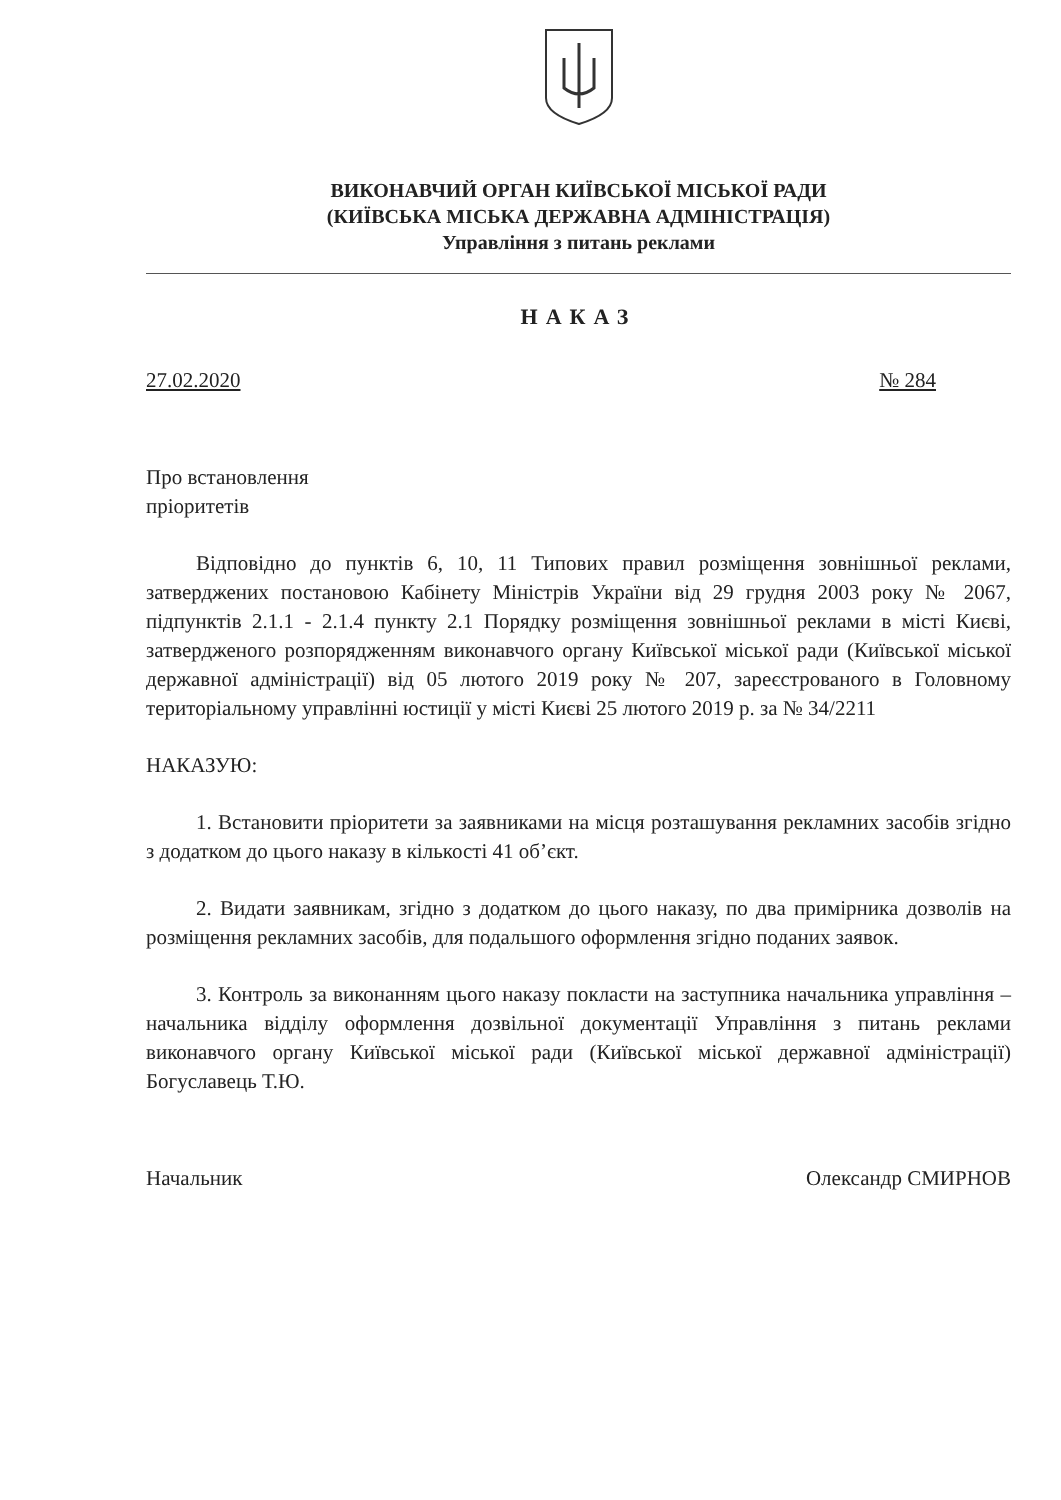ВИКОНАВЧИЙ ОРГАН КИЇВСЬКОЇ МІСЬКОЇ РАДИ
(КИЇВСЬКА МІСЬКА ДЕРЖАВНА АДМІНІСТРАЦІЯ)
Управління з питань реклами
НАКАЗ
27.02.2020 № 284
Про встановлення
пріоритетів
Відповідно до пунктів 6, 10, 11 Типових правил розміщення зовнішньої реклами, затверджених постановою Кабінету Міністрів України від 29 грудня 2003 року № 2067, підпунктів 2.1.1 - 2.1.4 пункту 2.1 Порядку розміщення зовнішньої реклами в місті Києві, затвердженого розпорядженням виконавчого органу Київської міської ради (Київської міської державної адміністрації) від 05 лютого 2019 року № 207, зареєстрованого в Головному територіальному управлінні юстиції у місті Києві 25 лютого 2019 р. за № 34/2211
НАКАЗУЮ:
1. Встановити пріоритети за заявниками на місця розташування рекламних засобів згідно з додатком до цього наказу в кількості 41 об’єкт.
2. Видати заявникам, згідно з додатком до цього наказу, по два примірника дозволів на розміщення рекламних засобів, для подальшого оформлення згідно поданих заявок.
3. Контроль за виконанням цього наказу покласти на заступника начальника управління – начальника відділу оформлення дозвільної документації Управління з питань реклами виконавчого органу Київської міської ради (Київської міської державної адміністрації) Богуславець Т.Ю.
Начальник Олександр СМИРНОВ